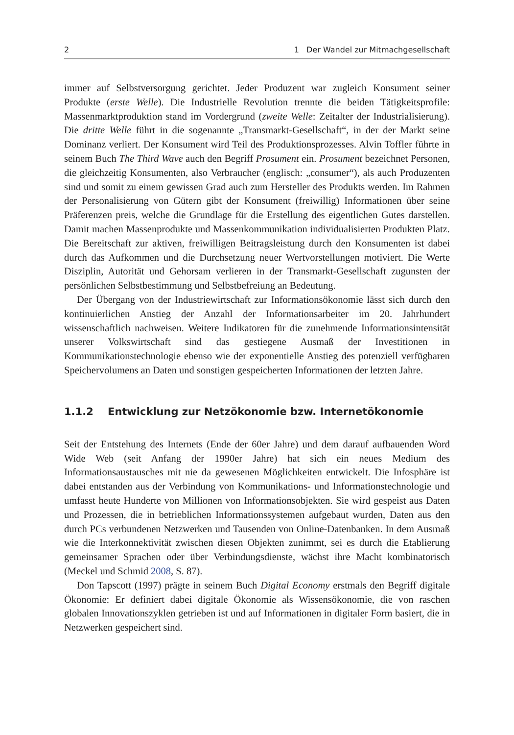2 1 Der Wandel zur Mitmachgesellschaft
immer auf Selbstversorgung gerichtet. Jeder Produzent war zugleich Konsument seiner Produkte (erste Welle). Die Industrielle Revolution trennte die beiden Tätigkeitsprofile: Massenmarktproduktion stand im Vordergrund (zweite Welle: Zeitalter der Industrialisierung). Die dritte Welle führt in die sogenannte „Transmarkt-Gesellschaft“, in der der Markt seine Dominanz verliert. Der Konsument wird Teil des Produktionsprozesses. Alvin Toffler führte in seinem Buch The Third Wave auch den Begriff Prosument ein. Prosument bezeichnet Personen, die gleichzeitig Konsumenten, also Verbraucher (englisch: „consumer“), als auch Produzenten sind und somit zu einem gewissen Grad auch zum Hersteller des Produkts werden. Im Rahmen der Personalisierung von Gütern gibt der Konsument (freiwillig) Informationen über seine Präferenzen preis, welche die Grundlage für die Erstellung des eigentlichen Gutes darstellen. Damit machen Massenprodukte und Massenkommunikation individualisierten Produkten Platz. Die Bereitschaft zur aktiven, freiwilligen Beitragsleistung durch den Konsumenten ist dabei durch das Aufkommen und die Durchsetzung neuer Wertvorstellungen motiviert. Die Werte Disziplin, Autorität und Gehorsam verlieren in der Transmarkt-Gesellschaft zugunsten der persönlichen Selbstbestimmung und Selbstbefreiung an Bedeutung.
Der Übergang von der Industriewirtschaft zur Informationsökonomie lässt sich durch den kontinuierlichen Anstieg der Anzahl der Informationsarbeiter im 20. Jahrhundert wissenschaftlich nachweisen. Weitere Indikatoren für die zunehmende Informationsintensität unserer Volkswirtschaft sind das gestiegene Ausmaß der Investitionen in Kommunikationstechnologie ebenso wie der exponentielle Anstieg des potenziell verfügbaren Speichervolumens an Daten und sonstigen gespeicherten Informationen der letzten Jahre.
1.1.2 Entwicklung zur Netzökonomie bzw. Internetökonomie
Seit der Entstehung des Internets (Ende der 60er Jahre) und dem darauf aufbauenden Word Wide Web (seit Anfang der 1990er Jahre) hat sich ein neues Medium des Informationsaustausches mit nie da gewesenen Möglichkeiten entwickelt. Die Infosphäre ist dabei entstanden aus der Verbindung von Kommunikations- und Informationstechnologie und umfasst heute Hunderte von Millionen von Informationsobjekten. Sie wird gespeist aus Daten und Prozessen, die in betrieblichen Informationssystemen aufgebaut wurden, Daten aus den durch PCs verbundenen Netzwerken und Tausenden von Online-Datenbanken. In dem Ausmaß wie die Interkonnektivität zwischen diesen Objekten zunimmt, sei es durch die Etablierung gemeinsamer Sprachen oder über Verbindungsdienste, wächst ihre Macht kombinatorisch (Meckel und Schmid 2008, S. 87).
Don Tapscott (1997) prägte in seinem Buch Digital Economy erstmals den Begriff digitale Ökonomie: Er definiert dabei digitale Ökonomie als Wissensökonomie, die von raschen globalen Innovationszyklen getrieben ist und auf Informationen in digitaler Form basiert, die in Netzwerken gespeichert sind.